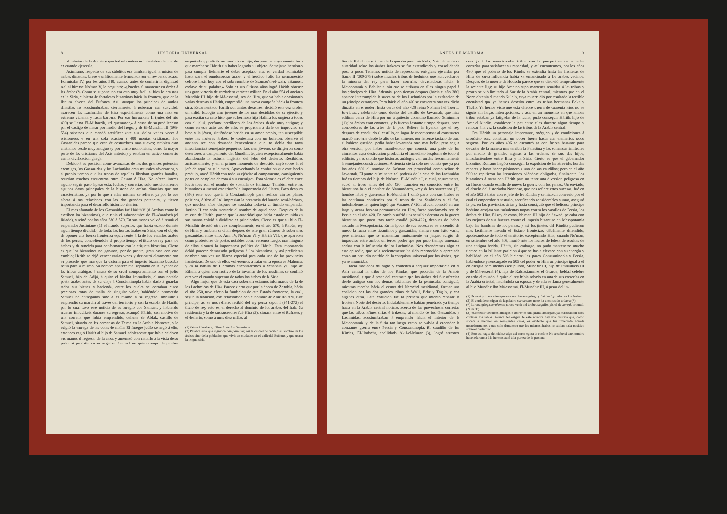8 HISTORIA UNIVERSAL
al interior de la Arabia y que todavía entonces intentaban de cuando en cuando ejercerla.
Asimismo, respecto de sus súbditos era tambien igual la mision de ambas dinastías, breve y gráficamente formulada por el rey persa, acaso, Hormisdas IV, por los años 580, cuando antes de conferir la dignidad real al hirense No'man V, le preguntó: «¿Puedes tú mantener en órden á los árabes?» Como se supone, no era esto muy fácil, si bien lo era mas en la Siria, cubierta de fortalezas bizantinas hácia la frontera, que en la llanura abierta del Eufrates. Así, aunque los príncipes de ambas dinastías no acostumbraban, ciertamente, á gobernar con suavidad, aparecen los Lachmidas de Hira especialmente como una raza en extremo violenta y hasta bárbara. Por eso Imruulkeis II (antes del año 400) se llama El-Muharrik, «el quemador,» á causa de su predileccion por el castigo de matar por medio del fuego, y de El-Mundhir III (505-554) sabemos que mandó sacrificar ante sus ídolos varias veces á prisioneros y en una sola ocasion á 400 monjas cristianas. Los Gassanidas parece que eran de costumbres mas suaves; tambien eran cristianos desde muy antiguo (y por cierto monofisitas, como la mayor parte de los cristianos del Asia anterior) y estaban en activo comercio con la civilizacion griega.
Debido á su posicion como avanzadas de las dos grandes potencias enemigas, los Gassanidas y los Lachmidas eran naturales adversarios, y al propio tiempo que las tropas de aquellas libraban grandes batallas, ocurrian muchos encuentros entre Gassan é Hira. No ofrece interés alguno seguir paso á paso estas luchas y correrías; solo mencionaremos algunos datos principales de la historia de ambas dinastías que son característicos ya por lo que á ellas mismas se refiere, ya por lo que afecta á sus relaciones con las dos grandes potencias, y tienen importancia para el desarrollo histórico ulterior.
El mas afamado de los Gassanidas fué Hárith V (ó Arethas como lo escriben los bizantinos), que tenia el sobrenombre de El-A'aradsch (el lisiado), y reinó por los años 530 á 570. En sus manos volvió á reunir el emperador Justiniano (1) el mando superior, que habia estado durante algun tiempo dividido, de todas las hordas árabes en Siria, con el objeto de oponer una fuerza fronteriza equivalente á la de los vasallos árabes de los persas, concediéndole al propio tiempo el título de rey para los árabes y de patricio para conformarse con la etiqueta bizantina. Cierto es que los bizantinos no ganaron, por de pronto, gran cosa con este cambio; Hárith se dejó vencer varias veces y demostró claramente con su proceder que mas que la victoria para el imperio bizantino buscaba botin para sí mismo. Su nombre aparece mal reputado en la leyenda de las tribus arábigas á causa de su cruel comportamiento con el judío Samuel, hijo de Adijá, á quien el kindita Imruulkeis, el mas notable poeta árabe, antes de su viaje á Constantinopla habia dado á guardar todos sus bienes y hacienda, entre los cuales se contaban cinco preciosas cotas de malla de singular valor, habiéndole prometido Samuel no entregarlos sino á él mismo á su regreso. Imruulkeis emprendió su marcha al través del territorio y con la escolta de Hárith, por lo cual tuvo este noticia de su arreglo con Samuel; y habiendo muerto Imruulkeis durante su regreso, acampó Hárith, con motivo de una correría que habia emprendido, delante de Ablak, castillo de Samuel, situado en las cercanías de Teima en la Arabia Noroeste, y le exigió la entrega de las cotas de malla. El íntegro judío se negó á ello; entonces cogió Hárith al hijo de Samuel, adolescente que habia caido en sus manos al regresar de la caza, y amenazó con matarlo á la vista de su padre si persistia en su negativa. Samuel no quiso romper la palabra empeñada y prefirió ver morir á su hijo, despues de cuya muerte tuvo que marcharse Hárith sin haber logrado su objeto. Semejante heroismo para cumplir fielmente el deber aceptado era, en verdad, admirable hasta para el pundonoroso árabe, y el heróico judío ha permanecido célebre hasta hoy con el sobrenombre de Ssamau'al-el-wafá, «Samuel, esclavo de su palabra.» Solo en sus últimos años logró Hárith obtener una gran victoria de verdadero carácter militar. En el año 554 el anciano Mundhir III, hijo de Má-essemá, rey de Hira, que ya habia ocasionado varias derrotas á Hárith, emprendió una nueva campaña hácia la frontera siria. Escarmentado Hárith por tantos desastres, decidió esta vez probar un ardid. Escogió cien jóvenes de los mas decididos de su ejército y para excitar su celo hizo que su hermosa hija Halima los ungiera á todos con el jaluk, perfume predilecto de los árabes desde muy antiguo; y como en este acto uno de ellos se propasara á darle de improviso un beso y la jóven, sintiéndose herida en su amor propio, tan susceptible entre las mujeres árabes, le contestara con un bofeton, observó el anciano rey con desusada benevolencia que no debia dar tanta importancia á semejante pequeñez. Los cien jóvenes se dirigieron como desertores al campamento del Mundhir, á quien excepcionalmente habia abandonado la astucia ingénita del lobo del desierto. Recibiólos amistosamente, y en el primer momento de descuido cayó sobre él el jefe de aquellos y le mató. Aprovechando la confusion que este hecho produjo, atacó Hárith con todo su ejército al campamento, consiguiendo poner en completa derrota á sus enemigos. Esta victoria es célebre entre los árabes con el nombre de «batalla de Halima.» Tambien entre los bizantinos aumentó este triunfo la importancia del filarca. Poco despues (566) este tuvo que ir á Constantinopla para realizar ciertos planes políticos, é hizo allí tal impresion la presencia del huraño semi-bárbaro, que muchos años despues se asustaba todavía al tímido emperador Justino II con solo mentarle el nombre de aquel coco. Despues de la muerte de Hárith, parece que la autoridad que habia estado reunida en sus manos volvió á dividirse en principados. Cierto es que su hijo El-Mundhir derrotó otra vez completamente, en el año 570, á Kabús, rey de Hira, y tambien se citan despues de este gran número de soberanos gassanidas, entre ellos Amr IV, No'man VI y Hárith VII, que aparecen como protectores de poetas notables como veremos luego; mas ninguno de ellos alcanzó la importancia política de Hárith. Esta importancia debió parecer demasiado peligrosa á los bizantinos, y así prefirieron nombrar otra vez un filarca especial para cada una de las provincias fronterizas. De uno de ellos volveremos á tratar en la época de Mahoma, y en la batalla de Hieromax encontraremos á Schábala VI, hijo de Eiham, á quien con motivo de la invasion de los muslimes se confirió otra vez el mando supremo de todos los árabes de la Siria.
Algo mejor que de esta casa soberana estamos informados de la de los Lachmidas de Hira. Parece cierto que por la época de Zenobia, hácia el año 250, tuvo efecto la fundacion de este Estado fronterizo, la cual, segun la tradicion, está relacionada con el nombre de Amr Ibn Adí. Este príncipe, así se nos refiere, recibió del rey persa Sapor I (241-272) el título de rey, esto es, el derecho al dominio de los árabes del Irak. Su residencia y la de sus sucesores fué Hira (2), situada entre el Eufrates y el desierto, como á unas diez millas al
(1) Véase Hertzberg: Historia de los Bizantinos.
(2) Palabra siria que significa campamento; así la ciudad no recibió su nombre de los árabes sino de la poblacion que vivia en ciudades en el valle del Eufrates y que usaba la lengua siria.
ANTES DE MAHOMA 9
Sur de Babilonia y á tres de la que despues fué Kufa. Naturalmente su autoridad sobre los árabes irakeses se fué extendiendo y consolidando poco á poco. Tenemos noticia de represiones enérgicas ejercidas por Sapor II (309-379) sobre muchas tribus de beduinos que aprovecharon la minoría del rey para hacer correrías devastadoras hácia la Mesopotamia y Babilonia, sin que se atribuya en ellas ningun papel á los príncipes de Hira. Además, poco tiempo despues (hácia el año 380) aparece interrumpida la sucesion de los Lachmidas por la exaltacion de un príncipe extranjero. Pero hácia el año 400 se encuentra otra vez dicha dinastía en el poder; hasta cerca del año 420 reina No'man I el Tuerto, El-á'awar, celebrado como dueño del castillo de Jawarnak, que hizo edificar cerca de Hira por un arquitecto bizantino llamado Ssinimmar (1); los árabes eran entonces, y lo fueron bastante tiempo despues, poco conocedores de las artes de la paz. Refiere la leyenda que el rey, despues de concluido el castillo, en lugar de recompensar al constructor mandó arrojarle desde lo alto de las almenas por haberse jactado de que, si hubiese querido, podia haber levantado otro mas bello; pero segun otra version, por haber manifestado que conocia una parte de los cimientos cuya destruccion produciria el inmediato desplome de todo el edificio; ya es sabido que historias análogas van unidas frecuentemente á semejantes construcciones. A ciencia cierta solo nos consta que ya por los años 600 el nombre de No'man era proverbial como señor de Jawarnak. El punto culminante del poderío de la casa de los Lachmidas fué en tiempos del hijo de No'man, El-Mundhir I, el cual, seguramente, subió al trono antes del año 420. Tambien era conocido entre los bizantinos bajo el nombre de Alamundaros, «rey de los sarracenos (2), hombre hábil y guerrero.» El-Mundhir I tomó parte con sus árabes en las contínuas contiendas por el trono de los Sasánidas y él fué, indudablemente, quien logró que Varanes V Gôr, al cual conoció en una larga y acaso forzosa permanencia en Hira, fuese proclamado rey de Persia en el año 420. En cambio sufrió una sensible derrota en la guerra bizantina que poco mas tarde estalló (420-422), despues de haber asolado la Mesopotamia. En la época de sus sucesores se encendió de nuevo la lucha entre bizantinos y gassanidas, siempre con éxito vario; pero mientras que se mantenian mútuamente en jaque, surgió de improviso entre ambos un tercer poder que por poco tiempo amenazó acabar con la influencia de los Lachmidas. Nos detendremos algo en este episodio, que solo recientemente ha sido reconocido y apreciado como un preludio notable de la conquista universal por los árabes, que ya se anunciaba.
Hácia mediados del siglo V comenzó á adquirir importancia en el Asia central la tribu de los Kindas, que procedia de la Arabia meridional, y que á pesar del contraste que los árabes del Sur ofrecian desde antiguo con los demás habitantes de la península, consiguió, mientras moraba hácia el centro del Nedschd meridional, formar una coalicion con las dos grandes tribus de Wá'il, Bekr y Táglib, y con algunas otras. Esta coalicion fué la primera que intentó rebasar la frontera Norte del desierto. Indudablemente habian penetrado ya tiempo hacia en la Arabia central noticias acerca de las provechosas correrías que las tribus afines sirias é irakesas, al mando de los Gassanidas y Lachmidas, acostumbraban á emprender hácia el interior de la Mesopotamia y de la Siria tan luego como se volvia á encender la constante guerra entre Persia y Constantinopla. El caudillo de los Kindas, El-Hodschr, apellidado Akil-el-Murar (3), logró arrastrar consigo á las mencionadas tribus con la perspectiva de aquellas correrías para satisfacer su rapacidad, y así encontramos, por los años 480, que el poderío de los Kindas se extendia hasta las fronteras de Hira, de cuya influencia habia ya emancipado á los árabes vecinos. Despues de la muerte de Hodschr parece que se disolvió temporalmente la reciente liga: su hijo Amr no supo mantener reunidas á las tribus y pronto se vió limitado al Sur de la Arabia central, mientras que en el Norte obtenia el mando Kuleib, cuya muerte dió por resultado la terrible enemistad que ya hemos descrito entre las tribus hermanas Bekr y Táglib. Ya hemos visto que esta célebre guerra de cuarenta años no se siguió sin largas interrupciones; y así, en un momento en que ambas tribus estaban ya fatigadas de la lucha, pudo conseguir Hárith, hijo de Amr el kindita, establecer la paz entre ellas durante algun tiempo y renovar á la vez la coalicion de las tribus de la Arabia central.
Era Hárith un personaje importante, enérgico y de condiciones á propósito para constituir un poder fuerte hasta con elementos poco seguros. Por los años 496 se encontró ya con fuerza bastante para devastar de la manera mas terrible la Palestina y las comarcas limítrofes por medio de grandes algaras á las órdenes de sus dos hijos, introduciéndose entre Hira y la Siria. Cierto es que el gobernador bizantino Romano llegó á conseguir la expulsion de las atrevidas hordas rapaces y hasta hacer prisionero á uno de sus caudillos; pero en el año 500 se repitieron las incursiones, viéndose obligados, finalmente, los bizantinos á tratar con Hárith para no tener una diversion peligrosa en su flanco cuando estalló de nuevo la guerra con los persas. Un enviado, el abuelo del historiador Nonnoso, que nos refiere estos sucesos, fué en el año 503 á tratar con el jefe de los Kindas y se hizo un convenio por el cual el emperador Anastasio, sacrificando considerables sumas, aseguró la paz en las provincias sirias y hasta consiguió que el belicoso príncipe beduino arrojara sus turbulentas tropas contra los vasallos de Persia, los árabes de Hira. El rey de estos, No'man III, hijo de Aswad, peleaba con las mejores de sus huestes contra el imperio bizantino en Mesopotamia bajo las banderas de los persas, y así los jinetes del Kindita pudieron mas fácilmente invadir el Estado fronterizo, débilmente defendido, apoderándose de todo el territorio, exceptuando Hira, cuando No'man, en setiembre del año 503, murió ante los muros de Edesa de resultas de una antigua herida. Hárith, sin embargo, no pudo mantenerse mucho tiempo en la brillante posicion á que se habia elevado con su energía y habilidad: en el año 506 hicieron las paces Constantinopla y Persia, habiéndose ya encargado en 505 del poder en Hira un príncipe igual á él en energía pero menos escrupuloso, Mundhir III, hijo de Imruulkeis III y de Má-essemá (4), hija de Rabí'astammes el Grande, beldad célebre en todo el mundo, á quien el rey habia robado en una de sus correrías en la Arabia oriental, haciéndola su esposa; y de ella se llama generalmente al hijo Mundhir Ibn Má-essemá. El-Mundhir III, á pesar del in-
(1) Se ve á primera vista que este nombre era griego y fué desfigurado por los árabes.
(2) El verdadero orígen de la palabra sarracenos no se ha encontrado todavía (*).
(*) La voz griega sarakenos parece venir del árabe xarquiin, plural de xarqui, oriental. (N del T.)
(3) «Comedor de raíces amargas;» murar es una planta amarga cuya masticacion hace contraer los labios. Acerca del orígen de este nombre hay una historia que, como sucede á menudo en semejantes casos, es evidente que fué inventada adrede posteriormente, y que solo demuestra que los mismos árabes no sabian nada positivo sobre el particular.
(4) Esto es, «agua del cielo,» algo así como «gota de rocío.» No se sabe si este nombre hace referencia á la hermosura ó á la pureza de la persona.